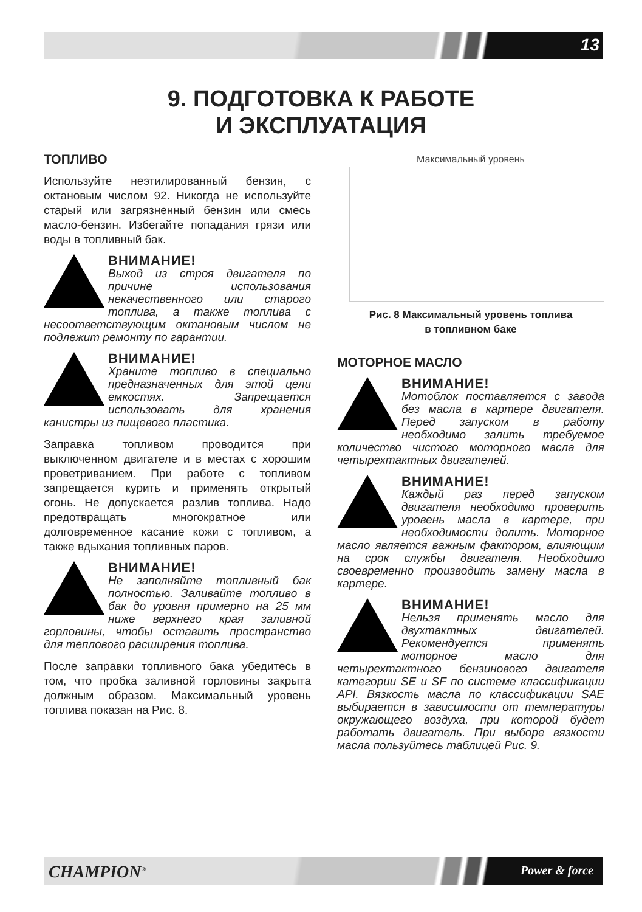13
9. ПОДГОТОВКА К РАБОТЕ
И ЭКСПЛУАТАЦИЯ
ТОПЛИВО
Используйте неэтилированный бензин, с октановым числом 92. Никогда не используйте старый или загрязненный бензин или смесь масло-бензин. Избегайте попадания грязи или воды в топливный бак.
ВНИМАНИЕ!
Выход из строя двигателя по причине использования некачественного или старого топлива, а также топлива с несоответствующим октановым числом не подлежит ремонту по гарантии.
ВНИМАНИЕ!
Храните топливо в специально предназначенных для этой цели емкостях. Запрещается использовать для хранения канистры из пищевого пластика.
Заправка топливом проводится при выключенном двигателе и в местах с хорошим проветриванием. При работе с топливом запрещается курить и применять открытый огонь. Не допускается разлив топлива. Надо предотвращать многократное или долговременное касание кожи с топливом, а также вдыхания топливных паров.
ВНИМАНИЕ!
Не заполняйте топливный бак полностью. Заливайте топливо в бак до уровня примерно на 25 мм ниже верхнего края заливной горловины, чтобы оставить пространство для теплового расширения топлива.
После заправки топливного бака убедитесь в том, что пробка заливной горловины закрыта должным образом. Максимальный уровень топлива показан на Рис. 8.
Максимальный уровень
Рис. 8 Максимальный уровень топлива
в топливном баке
МОТОРНОЕ МАСЛО
ВНИМАНИЕ!
Мотоблок поставляется с завода без масла в картере двигателя. Перед запуском в работу необходимо залить требуемое количество чистого моторного масла для четырехтактных двигателей.
ВНИМАНИЕ!
Каждый раз перед запуском двигателя необходимо проверить уровень масла в картере, при необходимости долить. Моторное масло является важным фактором, влияющим на срок службы двигателя. Необходимо своевременно производить замену масла в картере.
ВНИМАНИЕ!
Нельзя применять масло для двухтактных двигателей. Рекомендуется применять моторное масло для четырехтактного бензинового двигателя категории SE и SF по системе классификации API. Вязкость масла по классификации SAE выбирается в зависимости от температуры окружающего воздуха, при которой будет работать двигатель. При выборе вязкости масла пользуйтесь таблицей Рис. 9.
CHAMPION<sup>®</sup> Power & force